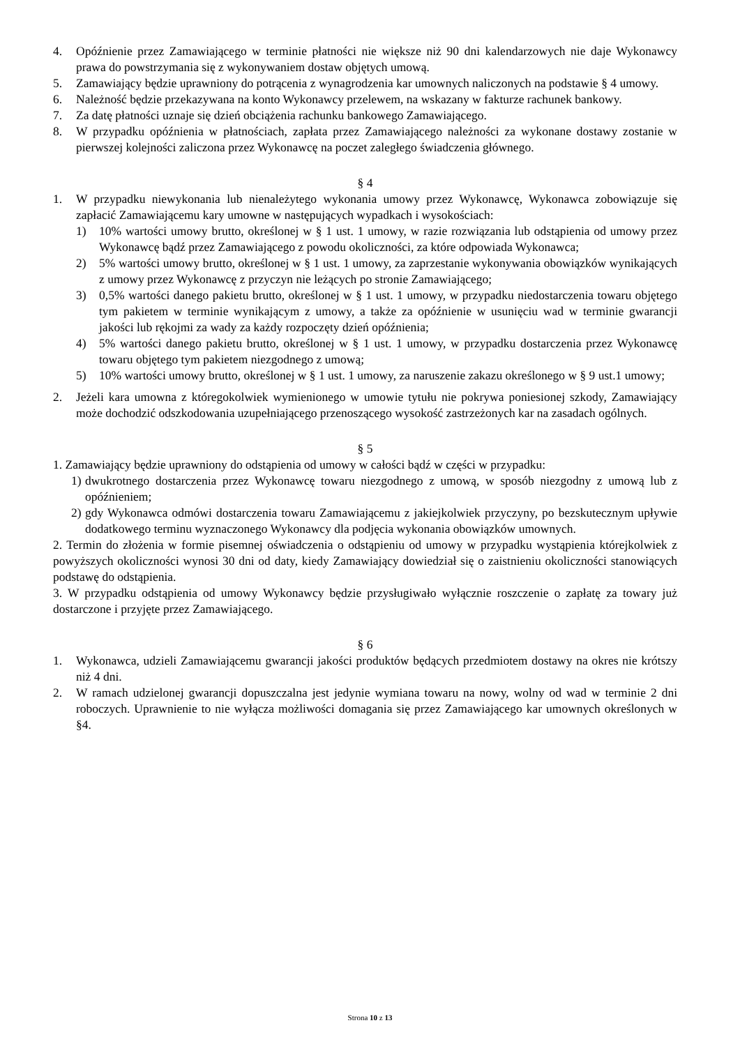4. Opóźnienie przez Zamawiającego w terminie płatności nie większe niż 90 dni kalendarzowych nie daje Wykonawcy prawa do powstrzymania się z wykonywaniem dostaw objętych umową.
5. Zamawiający będzie uprawniony do potrącenia z wynagrodzenia kar umownych naliczonych na podstawie § 4 umowy.
6. Należność będzie przekazywana na konto Wykonawcy przelewem, na wskazany w fakturze rachunek bankowy.
7. Za datę płatności uznaje się dzień obciążenia rachunku bankowego Zamawiającego.
8. W przypadku opóźnienia w płatnościach, zapłata przez Zamawiającego należności za wykonane dostawy zostanie w pierwszej kolejności zaliczona przez Wykonawcę na poczet zaległego świadczenia głównego.
§ 4
1. W przypadku niewykonania lub nienależytego wykonania umowy przez Wykonawcę, Wykonawca zobowiązuje się zapłacić Zamawiającemu kary umowne w następujących wypadkach i wysokościach:
1) 10% wartości umowy brutto, określonej w § 1 ust. 1 umowy, w razie rozwiązania lub odstąpienia od umowy przez Wykonawcę bądź przez Zamawiającego z powodu okoliczności, za które odpowiada Wykonawca;
2) 5% wartości umowy brutto, określonej w § 1 ust. 1 umowy, za zaprzestanie wykonywania obowiązków wynikających z umowy przez Wykonawcę z przyczyn nie leżących po stronie Zamawiającego;
3) 0,5% wartości danego pakietu brutto, określonej w § 1 ust. 1 umowy, w przypadku niedostarczenia towaru objętego tym pakietem w terminie wynikającym z umowy, a także za opóźnienie w usunięciu wad w terminie gwarancji jakości lub rękojmi za wady za każdy rozpoczęty dzień opóźnienia;
4) 5% wartości danego pakietu brutto, określonej w § 1 ust. 1 umowy, w przypadku dostarczenia przez Wykonawcę towaru objętego tym pakietem niezgodnego z umową;
5) 10% wartości umowy brutto, określonej w § 1 ust. 1 umowy, za naruszenie zakazu określonego w § 9 ust.1 umowy;
2. Jeżeli kara umowna z któregokolwiek wymienionego w umowie tytułu nie pokrywa poniesionej szkody, Zamawiający może dochodzić odszkodowania uzupełniającego przenoszącego wysokość zastrzeżonych kar na zasadach ogólnych.
§ 5
1. Zamawiający będzie uprawniony do odstąpienia od umowy w całości bądź w części w przypadku:
1) dwukrotnego dostarczenia przez Wykonawcę towaru niezgodnego z umową, w sposób niezgodny z umową lub z opóźnieniem;
2) gdy Wykonawca odmówi dostarczenia towaru Zamawiającemu z jakiejkolwiek przyczyny, po bezskutecznym upływie dodatkowego terminu wyznaczonego Wykonawcy dla podjęcia wykonania obowiązków umownych.
2. Termin do złożenia w formie pisemnej oświadczenia o odstąpieniu od umowy w przypadku wystąpienia którejkolwiek z powyższych okoliczności wynosi 30 dni od daty, kiedy Zamawiający dowiedział się o zaistnieniu okoliczności stanowiących podstawę do odstąpienia.
3. W przypadku odstąpienia od umowy Wykonawcy będzie przysługiwało wyłącznie roszczenie o zapłatę za towary już dostarczone i przyjęte przez Zamawiającego.
§ 6
1. Wykonawca, udzieli Zamawiającemu gwarancji jakości produktów będących przedmiotem dostawy na okres nie krótszy niż 4 dni.
2. W ramach udzielonej gwarancji dopuszczalna jest jedynie wymiana towaru na nowy, wolny od wad w terminie 2 dni roboczych. Uprawnienie to nie wyłącza możliwości domagania się przez Zamawiającego kar umownych określonych w §4.
Strona 10 z 13